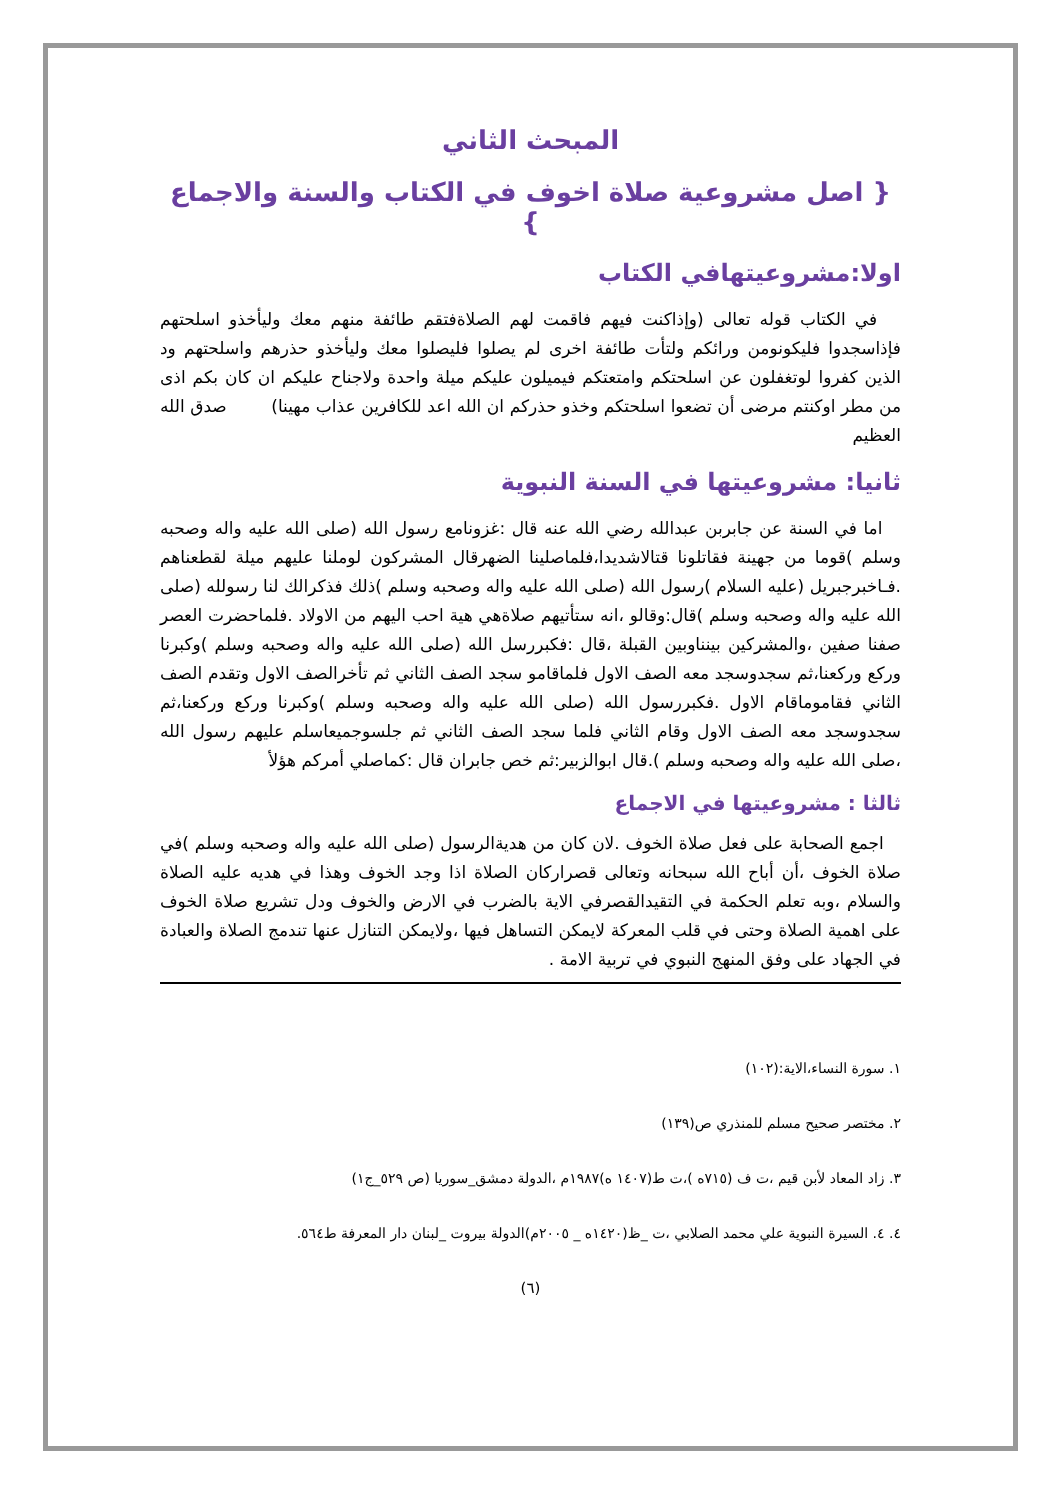المبحث الثاني
{ اصل مشروعية صلاة اخوف في الكتاب والسنة والاجماع }
اولا:مشروعيتهافي الكتاب
في الكتاب قوله تعالى (وإذاكنت فيهم فاقمت لهم الصلاةفتقم طائفة منهم معك وليأخذو اسلحتهم فإذاسجدوا فليكونومن ورائكم ولتأت طائفة اخرى لم يصلوا فليصلوا معك وليأخذو حذرهم واسلحتهم ود الذين كفروا لوتغفلون عن اسلحتكم وامتعتكم فيميلون عليكم ميلة واحدة ولاجناح عليكم ان كان بكم اذى من مطر اوكنتم مرضى أن تضعوا اسلحتكم وخذو حذركم ان الله اعد للكافرين عذاب مهينا) صدق الله العظيم
ثانيا: مشروعيتها في السنة النبوية
اما في السنة عن جابربن عبدالله رضي الله عنه قال :غزونامع رسول الله (صلى الله عليه واله وصحبه وسلم )قوما من جهينة فقاتلونا قتالاشديدا،فلماصلينا الضهرقال المشركون لوملنا عليهم ميلة لقطعناهم .فـاخبرجبريل (عليه السلام )رسول الله (صلى الله عليه واله وصحبه وسلم )ذلك فذكرالك لنا رسولله (صلى الله عليه واله وصحبه وسلم )قال:وقالو ،انه ستأتيهم صلاةهي هية احب اليهم من الاولاد .فلماحضرت العصر صفنا صفين ،والمشركين بينناوبين القبلة ،قال :فكبررسل الله (صلى الله عليه واله وصحبه وسلم )وكبرنا وركع وركعنا،ثم سجدوسجد معه الصف الاول فلماقامو سجد الصف الثاني ثم تأخرالصف الاول وتقدم الصف الثاني فقاموماقام الاول .فكبررسول الله (صلى الله عليه واله وصحبه وسلم )وكبرنا وركع وركعنا،ثم سجدوسجد معه الصف الاول وقام الثاني فلما سجد الصف الثاني ثم جلسوجميعاسلم عليهم رسول الله ،صلى الله عليه واله وصحبه وسلم ).قال ابوالزبير:ثم خص جابران قال :كماصلي أمركم هؤلأ
ثالثا : مشروعيتها في الاجماع
اجمع الصحابة على فعل صلاة الخوف .لان كان من هديةالرسول (صلى الله عليه واله وصحبه وسلم )في صلاة الخوف ،أن أباح الله سبحانه وتعالى قصراركان الصلاة اذا وجد الخوف وهذا في هديه عليه الصلاة والسلام ،وبه تعلم الحكمة في التقيدالقصرفي الاية بالضرب في الارض والخوف ودل تشريع صلاة الخوف على اهمية الصلاة وحتى في قلب المعركة لايمكن التساهل فيها ،ولايمكن التنازل عنها تندمج الصلاة والعبادة في الجهاد على وفق المنهج النبوي في تربية الامة .
١. سورة النساء،الاية:(١٠٢)
٢. مختصر صحيح مسلم للمنذري ص(١٣٩)
٣. زاد المعاد لأبن قيم ،ت ف (٧١٥ه )،ت ط(١٤٠٧ ه)١٩٨٧م ،الدولة دمشق_سوريا (ص ٥٢٩_ج١)
٤. ٤. السيرة النبوية علي محمد الصلابي ،ت _ظ(١٤٢٠ه _ ٢٠٠٥م)الدولة بيروت _لبنان دار المعرفة ط٥٦٤.
(٦)